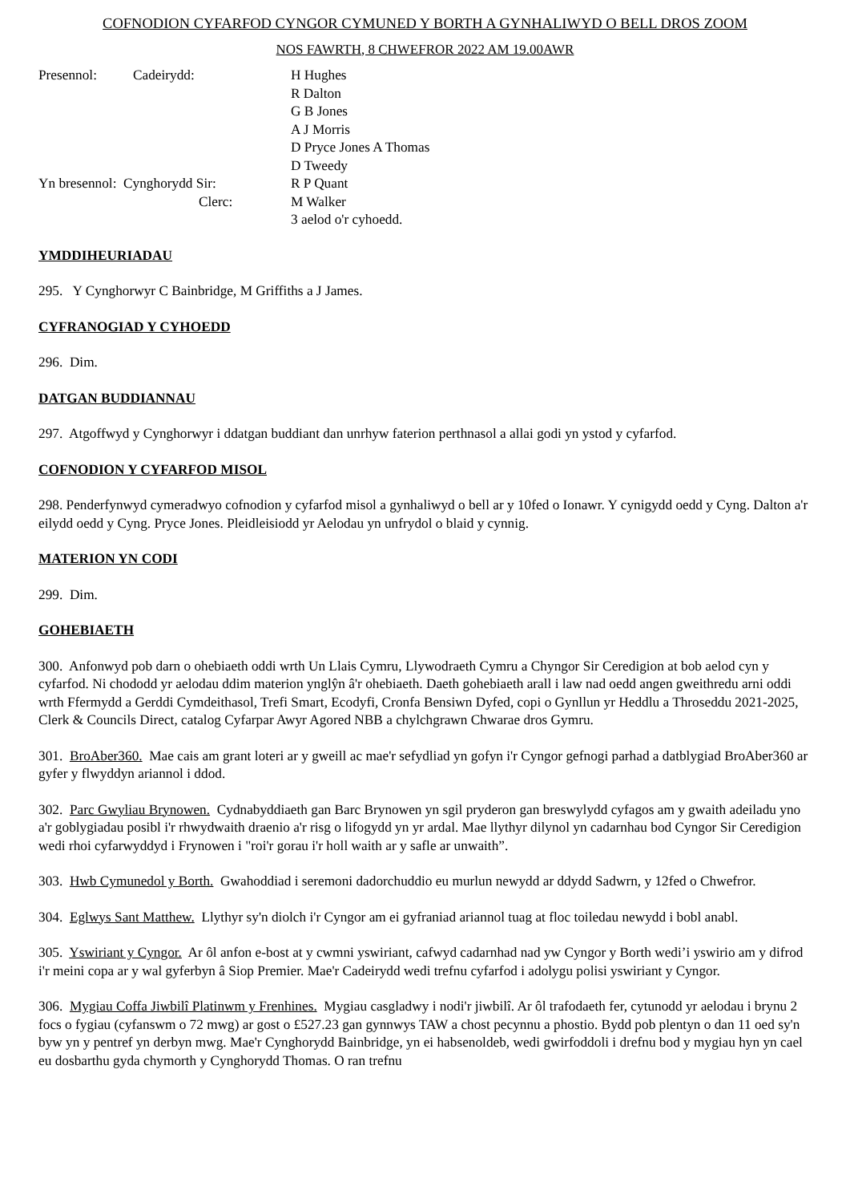COFNODION CYFARFOD CYNGOR CYMUNED Y BORTH A GYNHALIWYD O BELL DROS ZOOM
NOS FAWRTH, 8 CHWEFROR 2022 AM 19.00AWR
Presennol:
Cadeirydd:
H Hughes
R Dalton
G B Jones
A J Morris
D Pryce Jones A Thomas
D Tweedy
Yn bresennol: Cynghorydd Sir:
Clerc:
R P Quant
M Walker
3 aelod o'r cyhoedd.
YMDDIHEURIADAU
295. Y Cynghorwyr C Bainbridge, M Griffiths a J James.
CYFRANOGIAD Y CYHOEDD
296. Dim.
DATGAN BUDDIANNAU
297. Atgoffwyd y Cynghorwyr i ddatgan buddiant dan unrhyw faterion perthnasol a allai godi yn ystod y cyfarfod.
COFNODION Y CYFARFOD MISOL
298. Penderfynwyd cymeradwyo cofnodion y cyfarfod misol a gynhaliwyd o bell ar y 10fed o Ionawr. Y cynigydd oedd y Cyng. Dalton a'r eilydd oedd y Cyng. Pryce Jones. Pleidleisiodd yr Aelodau yn unfrydol o blaid y cynnig.
MATERION YN CODI
299. Dim.
GOHEBIAETH
300. Anfonwyd pob darn o ohebiaeth oddi wrth Un Llais Cymru, Llywodraeth Cymru a Chyngor Sir Ceredigion at bob aelod cyn y cyfarfod. Ni chododd yr aelodau ddim materion ynglŷn â'r ohebiaeth. Daeth gohebiaeth arall i law nad oedd angen gweithredu arni oddi wrth Ffermydd a Gerddi Cymdeithasol, Trefi Smart, Ecodyfi, Cronfa Bensiwn Dyfed, copi o Gynllun yr Heddlu a Throseddu 2021-2025, Clerk & Councils Direct, catalog Cyfarpar Awyr Agored NBB a chylchgrawn Chwarae dros Gymru.
301. BroAber360. Mae cais am grant loteri ar y gweill ac mae'r sefydliad yn gofyn i'r Cyngor gefnogi parhad a datblygiad BroAber360 ar gyfer y flwyddyn ariannol i ddod.
302. Parc Gwyliau Brynowen. Cydnabyddiaeth gan Barc Brynowen yn sgil pryderon gan breswylydd cyfagos am y gwaith adeiladu yno a'r goblygiadau posibl i'r rhwydwaith draenio a'r risg o lifogydd yn yr ardal. Mae llythyr dilynol yn cadarnhau bod Cyngor Sir Ceredigion wedi rhoi cyfarwyddyd i Frynowen i "roi'r gorau i'r holl waith ar y safle ar unwaith”.
303. Hwb Cymunedol y Borth. Gwahoddiad i seremoni dadorchuddio eu murlun newydd ar ddydd Sadwrn, y 12fed o Chwefror.
304. Eglwys Sant Matthew. Llythyr sy'n diolch i'r Cyngor am ei gyfraniad ariannol tuag at floc toiledau newydd i bobl anabl.
305. Yswiriant y Cyngor. Ar ôl anfon e-bost at y cwmni yswiriant, cafwyd cadarnhad nad yw Cyngor y Borth wedi’i yswirio am y difrod i'r meini copa ar y wal gyferbyn â Siop Premier. Mae'r Cadeirydd wedi trefnu cyfarfod i adolygu polisi yswiriant y Cyngor.
306. Mygiau Coffa Jiwbilî Platinwm y Frenhines. Mygiau casgladwy i nodi'r jiwbilî. Ar ôl trafodaeth fer, cytunodd yr aelodau i brynu 2 focs o fygiau (cyfanswm o 72 mwg) ar gost o £527.23 gan gynnwys TAW a chost pecynnu a phostio. Bydd pob plentyn o dan 11 oed sy'n byw yn y pentref yn derbyn mwg. Mae'r Cynghorydd Bainbridge, yn ei habsenoldeb, wedi gwirfoddoli i drefnu bod y mygiau hyn yn cael eu dosbarthu gyda chymorth y Cynghorydd Thomas. O ran trefnu